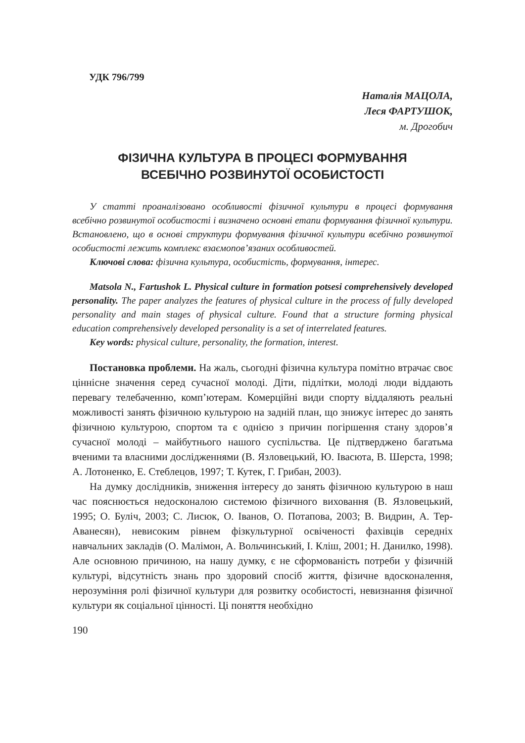УДК 796/799
Наталія МАЦОЛА,
Леся ФАРТУШОК,
м. Дрогобич
ФІЗИЧНА КУЛЬТУРА В ПРОЦЕСІ ФОРМУВАННЯ
ВСЕБІЧНО РОЗВИНУТОЇ ОСОБИСТОСТІ
У статті проаналізовано особливості фізичної культури в процесі формування всебічно розвинутої особистості і визначено основні етапи формування фізичної культури. Встановлено, що в основі структури формування фізичної культури всебічно розвинутої особистості лежить комплекс взаємопов’язаних особливостей.
Ключові слова: фізична культура, особистість, формування, інтерес.
Matsola N., Fartushok L. Physical culture in formation potsesi comprehensively developed personality. The paper analyzes the features of physical culture in the process of fully developed personality and main stages of physical culture. Found that a structure forming physical education comprehensively developed personality is a set of interrelated features.
Key words: physical culture, personality, the formation, interest.
Постановка проблеми. На жаль, сьогодні фізична культура помітно втрачає своє ціннісне значення серед сучасної молоді. Діти, підлітки, молоді люди віддають перевагу телебаченню, комп’ютерам. Комерційні види спорту віддаляють реальні можливості занять фізичною культурою на задній план, що знижує інтерес до занять фізичною культурою, спортом та є однією з причин погіршення стану здоров’я сучасної молоді – майбутнього нашого суспільства. Це підтверджено багатьма вченими та власними дослідженнями (В. Язловецький, Ю. Івасюта, В. Шерста, 1998; А. Лотоненко, Е. Стеблецов, 1997; Т. Кутек, Г. Грибан, 2003).
На думку дослідників, зниження інтересу до занять фізичною культурою в наш час пояснюється недосконалою системою фізичного виховання (В. Язловецький, 1995; О. Буліч, 2003; С. Лисюк, О. Іванов, О. Потапова, 2003; В. Видрин, А. Тер-Аванесян), невисоким рівнем фізкультурної освіченості фахівців середніх навчальних закладів (О. Малімон, А. Вольчинський, І. Кліш, 2001; Н. Данилко, 1998). Але основною причиною, на нашу думку, є не сформованість потреби у фізичній культурі, відсутність знань про здоровий спосіб життя, фізичне вдосконалення, нерозуміння ролі фізичної культури для розвитку особистості, невизнання фізичної культури як соціальної цінності. Ці поняття необхідно
190